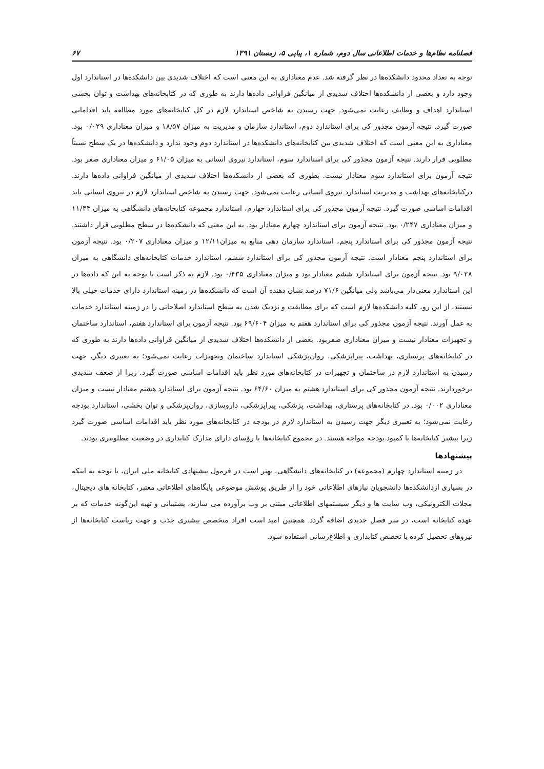فصلنامه نظام‌ها و خدمات اطلاعاتی سال دوم، شماره ۱، پیاپی ۵، زمستان ۱۳۹۱ ۶۷
توجه به تعداد محدود دانشکده‌ها در نظر گرفته شد. عدم معناداری به این معنی است که اختلاف شدیدی بین دانشکده‌ها در استاندارد اول وجود دارد و بعضی از دانشکده‌ها اختلاف شدیدی از میانگین فراوانی داده‌ها دارند به طوری که در کتابخانه‌های بهداشت و توان بخشی استاندارد اهداف و وظایف رعایت نمی‌شود. جهت رسیدن به شاخص استاندارد لازم در کل کتابخانه‌های مورد مطالعه باید اقداماتی صورت گیرد. نتیجه آزمون مجذور کی برای استاندارد دوم، استاندارد سازمان و مدیریت به میزان ۱۸/۵۷ و میزان معناداری ۰/۰۲۹ بود. معناداری به این معنی است که اختلاف شدیدی بین کتابخانه‌های دانشکده‌ها در استاندارد دوم وجود ندارد و دانشکده‌ها در یک سطح نسبتاً مطلوبی قرار دارند. نتیجه آزمون مجذور کی برای استاندارد سوم، استاندارد نیروی انسانی به میزان ۶۱/۰۵ و میزان معناداری صفر بود. نتیجه آزمون برای استاندارد سوم معنادار نیست. بطوری که بعضی از دانشکده‌ها اختلاف شدیدی از میانگین فراوانی داده‌ها دارند. درکتابخانه‌های بهداشت و مدیریت استاندارد نیروی انسانی رعایت نمی‌شود. جهت رسیدن به شاخص استاندارد لازم در نیروی انسانی باید اقدامات اساسی صورت گیرد. نتیجه آزمون مجذور کی برای استاندارد چهارم، استاندارد مجموعه کتابخانه‌های دانشگاهی به میزان ۱۱/۴۳ و میزان معناداری ۰/۲۴۷ بود. نتیجه آزمون برای استاندارد چهارم معنادار بود. به این معنی که دانشکده‌ها در سطح مطلوبی قرار داشتند. نتیجه آزمون مجذور کی برای استاندارد پنجم، استاندارد سازمان دهی منابع به میزان۱۲/۱۱ و میزان معناداری ۰/۲۰۷ بود. نتیجه آزمون برای استاندارد پنجم معنادار است. نتیجه آزمون مجذور کی برای استاندارد ششم، استاندارد خدمات کتابخانه‌های دانشگاهی به میزان ۹/۰۲۸ بود. نتیجه آزمون برای استاندارد ششم معنادار بود و میزان معناداری ۰/۴۳۵ بود. لازم به ذکر است با توجه به این که داده‌ها در این استاندارد معنی‌دار می‌باشد ولی میانگین ۷۱/۶ درصد نشان دهنده آن است که دانشکده‌ها در زمینه استاندارد دارای خدمات خیلی بالا نیستند، از این رو، کلیه دانشکده‌ها لازم است که برای مطابقت و نزدیک شدن به سطح استاندارد اصلاحاتی را در زمینه استاندارد خدمات به عمل آورند. نتیجه آزمون مجذور کی برای استاندارد هفتم به میزان ۶۹/۶۰۴ بود. نتیجه آزمون برای استاندارد هفتم، استاندارد ساختمان و تجهیزات معنادار نیست و میزان معناداری صفربود. بعضی از دانشکده‌ها اختلاف شدیدی از میانگین فراوانی داده‌ها دارند به طوری که در کتابخانه‌های پرستاری، بهداشت، پیراپزشکی، روان‌پزشکی استاندارد ساختمان وتجهیزات رعایت نمی‌شود؛ به تعبیری دیگر، جهت رسیدن به استاندارد لازم در ساختمان و تجهیزات در کتابخانه‌های مورد نظر باید اقدامات اساسی صورت گیرد. زیرا از ضعف شدیدی برخوردارند. نتیجه آزمون مجذور کی برای استاندارد هشتم به میزان ۶۴/۶۰ بود. نتیجه آزمون برای استاندارد هشتم معنادار نیست و میزان معناداری ۰/۰۰۲ بود. در کتابخانه‌های پرستاری، بهداشت، پزشکی، پیراپزشکی، داروسازی، روان‌پزشکی و توان بخشی، استاندارد بودجه رعایت نمی‌شود؛ به تعبیری دیگر جهت رسیدن به استاندارد لازم در بودجه در کتابخانه‌های مورد نظر باید اقدامات اساسی صورت گیرد زیرا بیشتر کتابخانه‌ها با کمبود بودجه مواجه هستند. در مجموع کتابخانه‌ها با رؤسای دارای مدارک کتابداری در وضعیت مطلوبتری بودند.
پیشنهادها
در زمینه استاندارد چهارم (مجموعه) در کتابخانه‌های دانشگاهی، بهتر است در فرمول پیشنهادی کتابخانه ملی ایران، با توجه به اینکه در بسیاری ازدانشکده‌ها دانشجویان نیازهای اطلاعاتی خود را از طریق پوشش موضوعی پایگاه‌های اطلاعاتی معتبر، کتابخانه های دیجیتال، مجلات الکترونیکی، وب سایت ها و دیگر سیستمهای اطلاعاتی مبتنی بر وب برآورده می سازند، پشتیبانی و تهیه این‌گونه خدمات که بر عهده کتابخانه است، در سر فصل جدیدی اضافه گردد. همچنین امید است افراد متخصص بیشتری جذب و جهت ریاست کتابخانه‌ها از نیروهای تحصیل کرده با تخصص کتابداری و اطلاع‌رسانی استفاده شود.